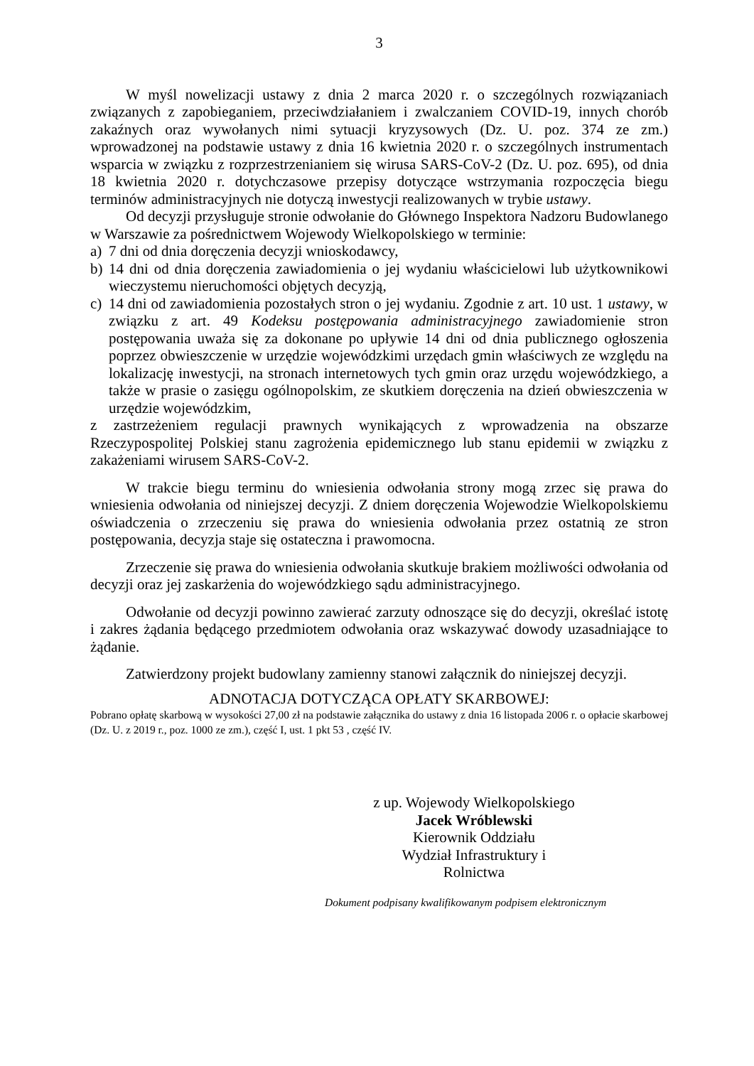3
W myśl nowelizacji ustawy z dnia 2 marca 2020 r. o szczególnych rozwiązaniach związanych z zapobieganiem, przeciwdziałaniem i zwalczaniem COVID-19, innych chorób zakaźnych oraz wywołanych nimi sytuacji kryzysowych (Dz. U. poz. 374 ze zm.) wprowadzonej na podstawie ustawy z dnia 16 kwietnia 2020 r. o szczególnych instrumentach wsparcia w związku z rozprzestrzenianiem się wirusa SARS-CoV-2 (Dz. U. poz. 695), od dnia 18 kwietnia 2020 r. dotychczasowe przepisy dotyczące wstrzymania rozpoczęcia biegu terminów administracyjnych nie dotyczą inwestycji realizowanych w trybie ustawy.
Od decyzji przysługuje stronie odwołanie do Głównego Inspektora Nadzoru Budowlanego w Warszawie za pośrednictwem Wojewody Wielkopolskiego w terminie:
a) 7 dni od dnia doręczenia decyzji wnioskodawcy,
b) 14 dni od dnia doręczenia zawiadomienia o jej wydaniu właścicielowi lub użytkownikowi wieczystemu nieruchomości objętych decyzją,
c) 14 dni od zawiadomienia pozostałych stron o jej wydaniu. Zgodnie z art. 10 ust. 1 ustawy, w związku z art. 49 Kodeksu postępowania administracyjnego zawiadomienie stron postępowania uważa się za dokonane po upływie 14 dni od dnia publicznego ogłoszenia poprzez obwieszczenie w urzędzie wojewódzkimi urzędach gmin właściwych ze względu na lokalizację inwestycji, na stronach internetowych tych gmin oraz urzędu wojewódzkiego, a także w prasie o zasięgu ogólnopolskim, ze skutkiem doręczenia na dzień obwieszczenia w urzędzie wojewódzkim,
z zastrzeżeniem regulacji prawnych wynikających z wprowadzenia na obszarze Rzeczypospolitej Polskiej stanu zagrożenia epidemicznego lub stanu epidemii w związku z zakażeniami wirusem SARS-CoV-2.
W trakcie biegu terminu do wniesienia odwołania strony mogą zrzec się prawa do wniesienia odwołania od niniejszej decyzji. Z dniem doręczenia Wojewodzie Wielkopolskiemu oświadczenia o zrzeczeniu się prawa do wniesienia odwołania przez ostatnią ze stron postępowania, decyzja staje się ostateczna i prawomocna.
Zrzeczenie się prawa do wniesienia odwołania skutkuje brakiem możliwości odwołania od decyzji oraz jej zaskarżenia do wojewódzkiego sądu administracyjnego.
Odwołanie od decyzji powinno zawierać zarzuty odnoszące się do decyzji, określać istotę i zakres żądania będącego przedmiotem odwołania oraz wskazywać dowody uzasadniające to żądanie.
Zatwierdzony projekt budowlany zamienny stanowi załącznik do niniejszej decyzji.
ADNOTACJA DOTYCZĄCA OPŁATY SKARBOWEJ:
Pobrano opłatę skarbową w wysokości 27,00 zł na podstawie załącznika do ustawy z dnia 16 listopada 2006 r. o opłacie skarbowej (Dz. U. z 2019 r., poz. 1000 ze zm.), część I, ust. 1 pkt 53 , część IV.
z up. Wojewody Wielkopolskiego
Jacek Wróblewski
Kierownik Oddziału
Wydział Infrastruktury i Rolnictwa
Dokument podpisany kwalifikowanym podpisem elektronicznym